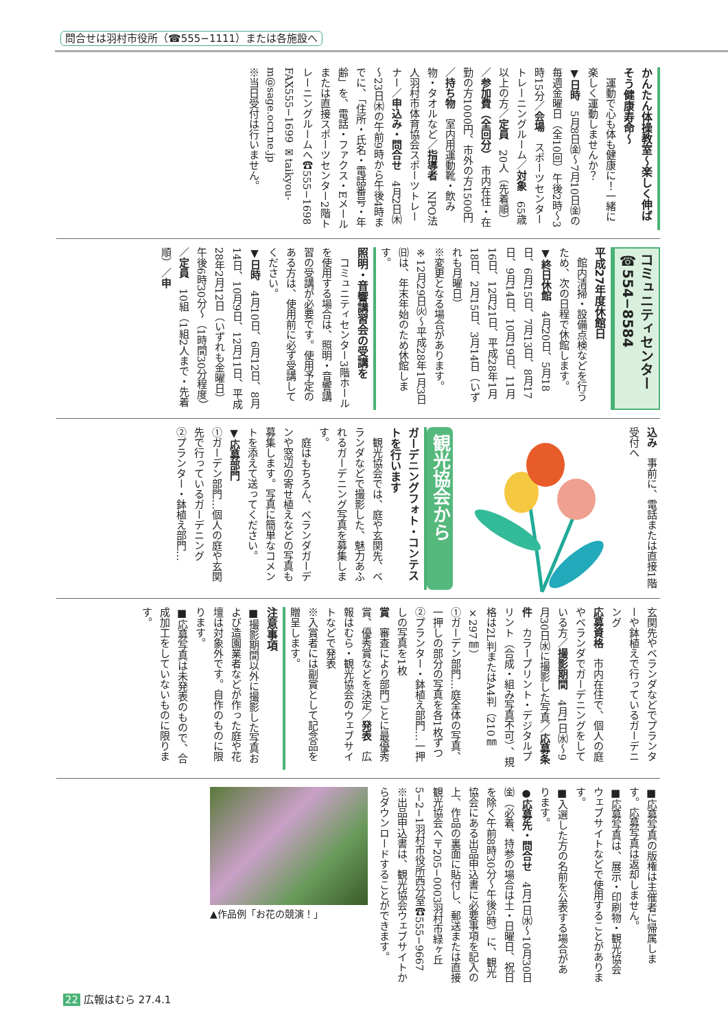問合せは羽村市役所（☎555−1111）または各施設へ
かんたん体操教室～楽しく伸ばそう健康寿命～
　運動で心も体も健康に！一緒に楽しく運動しませんか？
▼日時　5月8日㈮～7月10日㈮の毎週金曜日（全10回）午後2時～3時15分／会場　スポーツセンタートレーニングルーム／対象　65歳以上の方／定員　20人（先着順）／参加費（全回分）　市内在住・在勤の方1000円、市外の方1500円／持ち物　室内用運動靴・飲み物・タオルなど／指導者　NPO法人羽村市体育協会スポーツトレーナー／申込み・問合せ　4月2日㈭～23日㈭の午前9時から午後4時までに、「住所・氏名・電話番号・年齢」を、電話・ファクス・Eメールまたは直接スポーツセンター2階トレーニングルームへ☎555−1698 FAX555−1699 ✉taikyou-m@sage.ocn.ne.jp
※当日受付は行いません。
コミュニティセンター　☎554−8584
平成27年度休館日
　館内清掃・設備点検などを行うため、次の日程で休館します。
▼終日休館　4月20日、5月18日、6月15日、7月13日、8月17日、9月14日、10月19日、11月16日、12月21日、平成28年1月18日、2月15日、3月14日（いずれも月曜日）
※変更となる場合があります。
※12月29日㈫～平成28年1月3日㈰は、年末年始のため休館します。
照明・音響講習会の受講を
　コミュニティセンター3階ホールを使用する場合は、照明・音響講習の受講が必要です。使用予定のある方は、使用前に必ず受講してください。
▼日時　4月10日、6月12日、8月14日、10月9日、12月11日、平成28年2月12日（いずれも金曜日）午後6時30分～（1時間30分程度）／定員　10組（1組2人まで・先着順）／申
込み　事前に、電話または直接1階受付へ
観光協会から
ガーデニングフォト・コンテストを行います
　観光協会では、庭や玄関先、ベランダなどで撮影した、魅力あふれるガーデニング写真を募集します。
　庭はもちろん、ベランダガーデンや窓辺の寄せ植えなどの写真も募集します。写真に簡単なコメントを添えて送ってください。
▼応募部門
①ガーデン部門…個人の庭や玄関先で行っているガーデニング
②プランター・鉢植え部門…
玄関先やベランダなどでプランターや鉢植えで行っているガーデニング
応募資格　市内在住で、個人の庭やベランダでガーデニングをしている方／撮影期間　4月1日㈬～9月30日㈬に撮影した写真／応募条件　カラープリント・デジタルプリント（合成・組み写真不可）、規格は2L判またはA4判（210㎜×297㎜）
①ガーデン部門…庭全体の写真、一押しの部分の写真を各1枚ずつ
②プランター・鉢植え部門…一押しの写真を1枚
賞　審査により部門ごとに最優秀賞、優秀賞などを決定／発表　広報はむら・観光協会のウェブサイトなどで発表
※入賞者には副賞として記念品を贈呈します。
注意事項
■撮影期間以外に撮影した写真および造園業者などが作った庭や花壇は対象外です。自作のものに限ります。
■応募写真は未発表のもので、合成加工をしていないものに限ります。
■応募写真の版権は主催者に帰属します。応募写真は返却しません。
■応募写真は、展示・印刷物・観光協会ウェブサイトなどで使用することがあります。
■入選した方の名前を公表する場合があります。
●応募先・問合せ　4月1日㈬～10月30日㈮（必着、持参の場合は土・日曜日、祝日を除く午前8時30分～午後5時）に、観光協会にある出品申込書に必要事項を記入の上、作品の裏面に貼付し、郵送または直接観光協会へ〒205−0003羽村市緑ヶ丘5−2−1羽村市役所西分室☎555−9667
※出品申込書は、観光協会ウェブサイトからダウンロードすることができます。
▲作品例「お花の競演！」
22 広報はむら 27.4.1